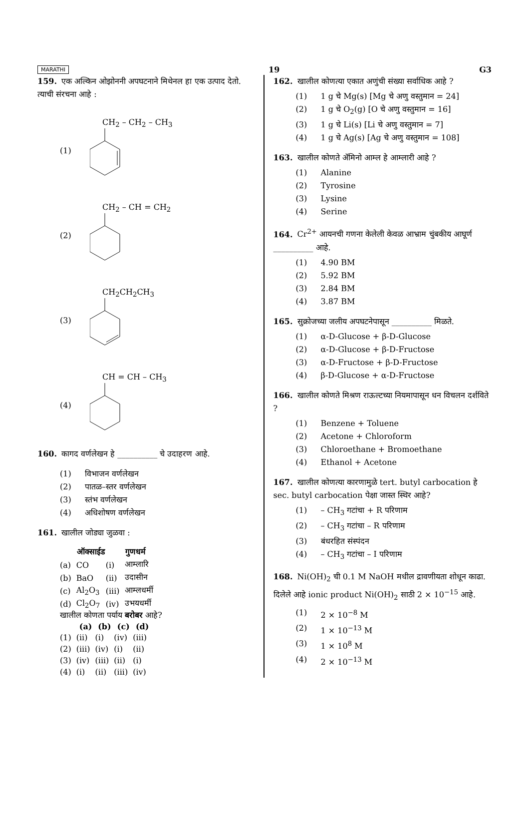MARATHI 19 G3
159. एक अल्किन ओझोननी अपघटनाने मिथेनल हा एक उत्पाद देतो. त्याची संरचना आहे :
(1) CH<sub>2</sub> – CH<sub>2</sub> – CH<sub>3</sub>
(2) CH<sub>2</sub> – CH = CH<sub>2</sub>
(3) CH<sub>2</sub>CH<sub>2</sub>CH<sub>3</sub>
(4) CH = CH – CH<sub>3</sub>
160. कागद वर्णलेखन हे __________ चे उदाहरण आहे.
(1) विभाजन वर्णलेखन
(2) पातळ–स्तर वर्णलेखन
(3) स्तंभ वर्णलेखन
(4) अधिशोषण वर्णलेखन
161. खालील जोड्या जुळवा :
| | ऑक्साईड | | गुणधर्म |
| --- | --- | --- | --- |
| (a) | CO | (i) | आम्लारि |
| (b) | BaO | (ii) | उदासीन |
| (c) | Al<sub>2</sub>O<sub>3</sub> | (iii) | आम्लधर्मी |
| (d) | Cl<sub>2</sub>O<sub>7</sub> | (iv) | उभयधर्मी |
खालील कोणता पर्याय बरोबर आहे?
| | (a) | (b) | (c) | (d) |
| --- | --- | --- | --- | --- |
| (1) | (ii) | (i) | (iv) | (iii) |
| (2) | (iii) | (iv) | (i) | (ii) |
| (3) | (iv) | (iii) | (ii) | (i) |
| (4) | (i) | (ii) | (iii) | (iv) |
162. खालील कोणत्या एकात अणुंची संख्या सर्वाधिक आहे ?
(1) 1 g चे Mg(s) [Mg चे अणु वस्तुमान = 24]
(2) 1 g चे O<sub>2</sub>(g) [O चे अणु वस्तुमान = 16]
(3) 1 g चे Li(s) [Li चे अणु वस्तुमान = 7]
(4) 1 g चे Ag(s) [Ag चे अणु वस्तुमान = 108]
163. खालील कोणते ॲमिनो आम्ल हे आम्लारी आहे ?
(1) Alanine
(2) Tyrosine
(3) Lysine
(4) Serine
164. Cr<sup>2+</sup> आयनची गणना केलेली केवळ आभ्राम चुंबकीय आघूर्ण __________ आहे.
(1) 4.90 BM
(2) 5.92 BM
(3) 2.84 BM
(4) 3.87 BM
165. सुक्रोजच्या जलीय अपघटनेपासून __________ मिळते.
(1) α-D-Glucose + β-D-Glucose
(2) α-D-Glucose + β-D-Fructose
(3) α-D-Fructose + β-D-Fructose
(4) β-D-Glucose + α-D-Fructose
166. खालील कोणते मिश्रण राऊल्टच्या नियमापासून धन विचलन दर्शविते ?
(1) Benzene + Toluene
(2) Acetone + Chloroform
(3) Chloroethane + Bromoethane
(4) Ethanol + Acetone
167. खालील कोणत्या कारणामुळे tert. butyl carbocation हे sec. butyl carbocation पेक्षा जास्त स्थिर आहे?
(1) – CH<sub>3</sub> गटांचा + R परिणाम
(2) – CH<sub>3</sub> गटांचा – R परिणाम
(3) बंधरहित संस्पंदन
(4) – CH<sub>3</sub> गटांचा – I परिणाम
168. Ni(OH)<sub>2</sub> ची 0.1 M NaOH मधील द्रावणीयता शोधून काढा. दिलेले आहे ionic product Ni(OH)<sub>2</sub> साठी 2 × 10<sup>−15</sup> आहे.
(1) 2 × 10<sup>−8</sup> M
(2) 1 × 10<sup>−13</sup> M
(3) 1 × 10<sup>8</sup> M
(4) 2 × 10<sup>−13</sup> M